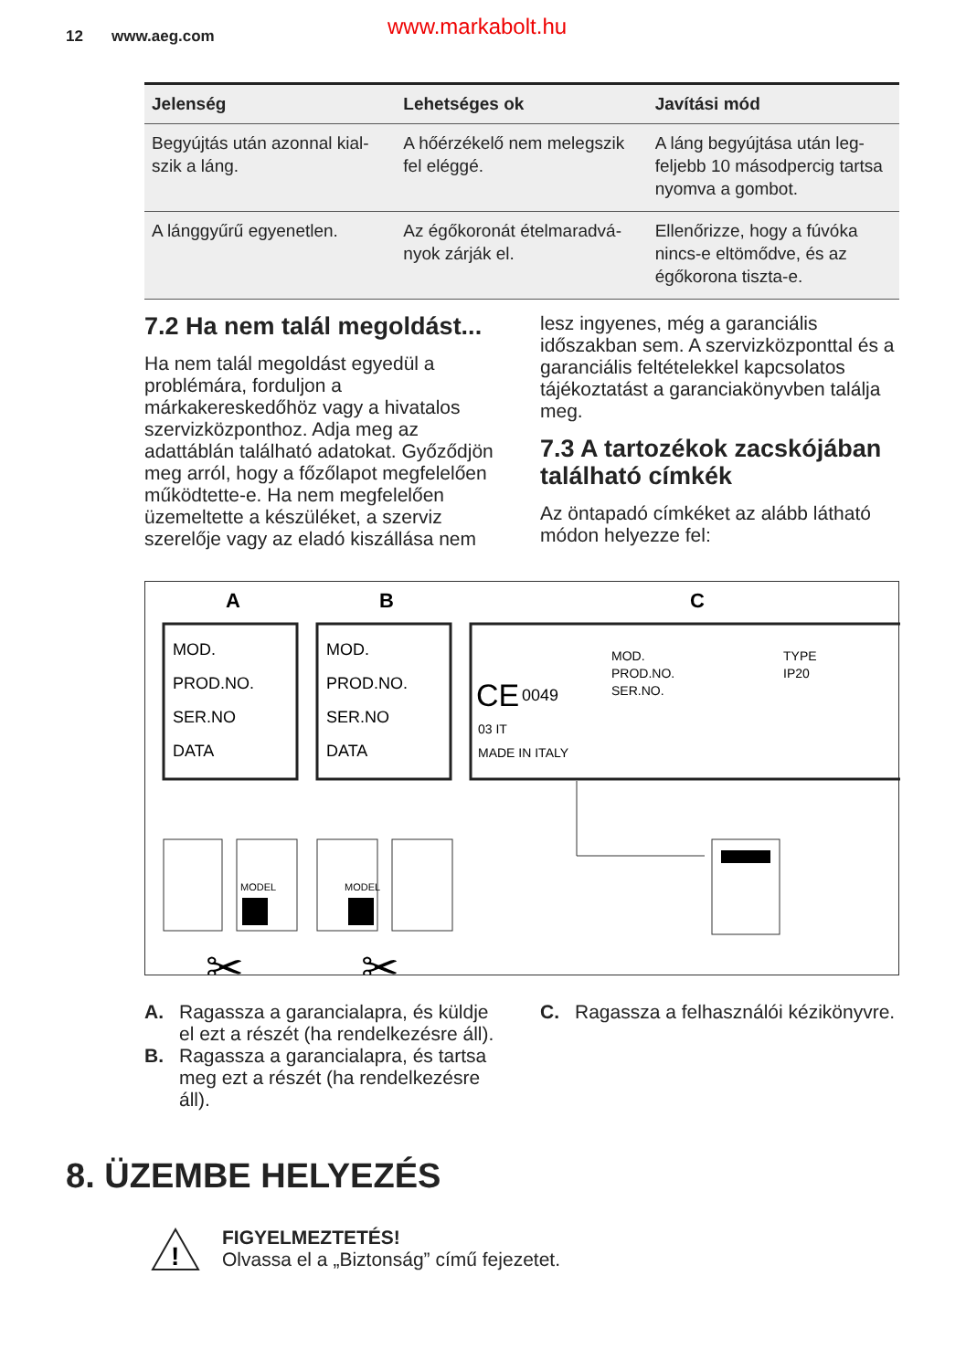12 www.aeg.com www.markabolt.hu
| Jelenség | Lehetséges ok | Javítási mód |
| --- | --- | --- |
| Begyújtás után azonnal kial­szik a láng. | A hőérzékelő nem melegszik fel eléggé. | A láng begyújtása után leg­feljebb 10 másodpercig tart­sa nyomva a gombot. |
| A lánggyűrű egyenetlen. | Az égőkoronát ételmaradvá­nyok zárják el. | Ellenőrizze, hogy a fúvóka nincs-e eltömődve, és az égőkorona tiszta-e. |
7.2 Ha nem talál megoldást...
Ha nem talál megoldást egyedül a problémára, forduljon a márkakereskedőhöz vagy a hivatalos szervizközponthoz. Adja meg az adattáblán található adatokat. Győződjön meg arról, hogy a főzőlapot megfelelően működtette-e. Ha nem megfelelően üzemeltette a készüléket, a szerviz szerelője vagy az eladó kiszállása nem
lesz ingyenes, még a garanciális időszakban sem. A szervizközponttal és a garanciális feltételekkel kapcsolatos tájékoztatást a garanciakönyvben találja meg.
7.3 A tartozékok zacskójában található címkék
Az öntapadó címkéket az alább látható módon helyezze fel:
A
B
C
MOD.
PROD.NO.
SER.NO
DATA
MOD.
PROD.NO.
SER.NO
DATA
CE
0049
03 IT
MADE IN ITALY
MOD.
PROD.NO.
SER.NO.
TYPE
IP20
MODEL
MODEL
✂
✂
A. Ragassza a garancialapra, és küldje el ezt a részét (ha rendelkezésre áll).
B. Ragassza a garancialapra, és tartsa meg ezt a részét (ha rendelkezésre áll).
C. Ragassza a felhasználói kézikönyvre.
8. ÜZEMBE HELYEZÉS
!
FIGYELMEZTETÉS!
Olvassa el a „Biztonság” című fejezetet.